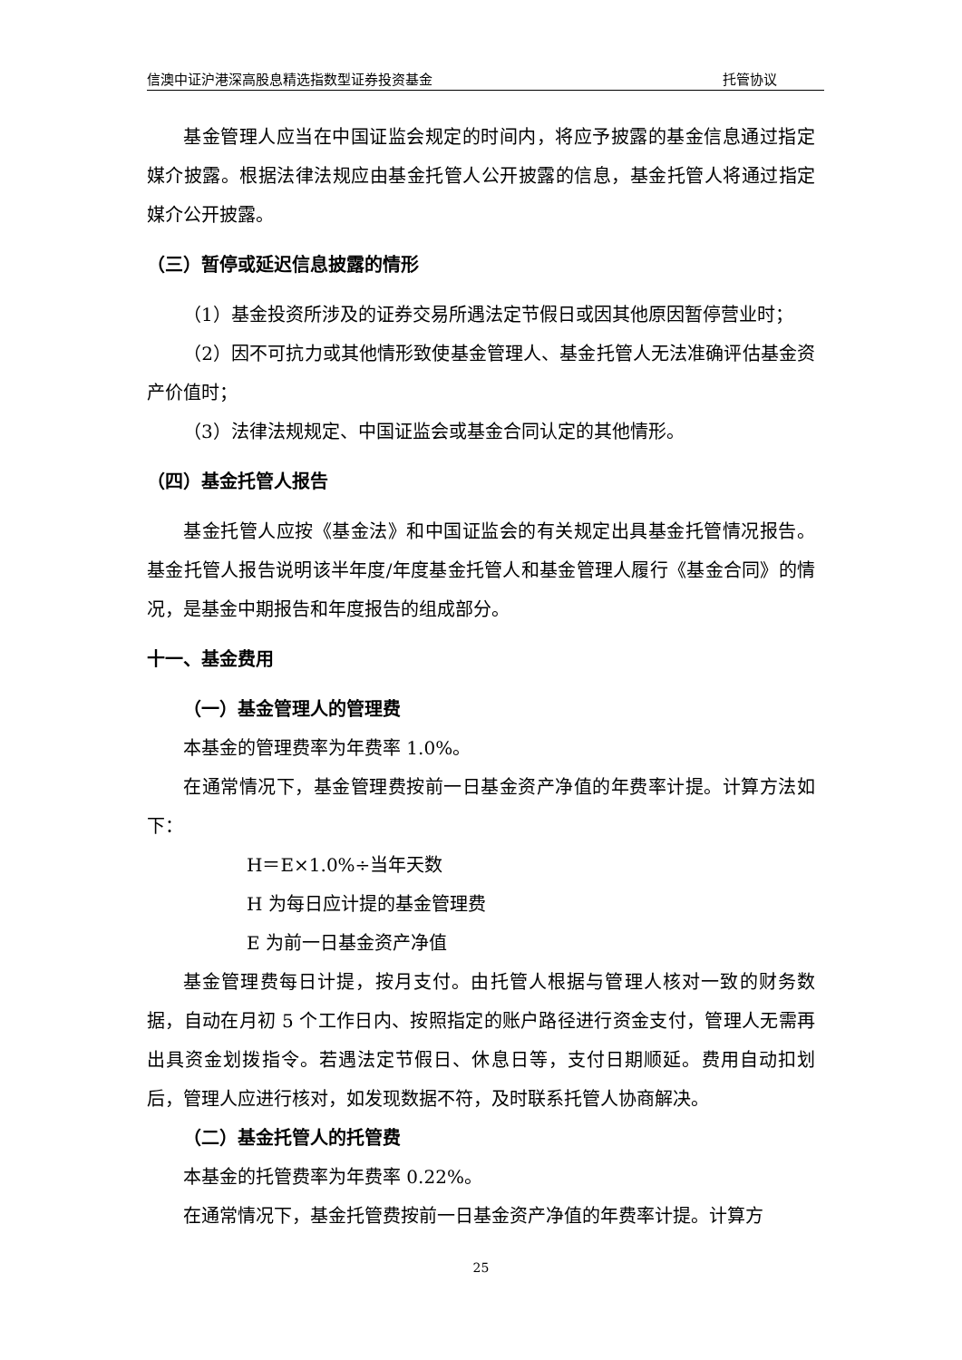信澳中证沪港深高股息精选指数型证券投资基金 托管协议
基金管理人应当在中国证监会规定的时间内，将应予披露的基金信息通过指定媒介披露。根据法律法规应由基金托管人公开披露的信息，基金托管人将通过指定媒介公开披露。
（三）暂停或延迟信息披露的情形
（1）基金投资所涉及的证券交易所遇法定节假日或因其他原因暂停营业时；
（2）因不可抗力或其他情形致使基金管理人、基金托管人无法准确评估基金资产价值时；
（3）法律法规规定、中国证监会或基金合同认定的其他情形。
（四）基金托管人报告
基金托管人应按《基金法》和中国证监会的有关规定出具基金托管情况报告。基金托管人报告说明该半年度/年度基金托管人和基金管理人履行《基金合同》的情况，是基金中期报告和年度报告的组成部分。
十一、基金费用
（一）基金管理人的管理费
本基金的管理费率为年费率 1.0%。
在通常情况下，基金管理费按前一日基金资产净值的年费率计提。计算方法如下：
H＝E×1.0%÷当年天数
H 为每日应计提的基金管理费
E 为前一日基金资产净值
基金管理费每日计提，按月支付。由托管人根据与管理人核对一致的财务数据，自动在月初 5 个工作日内、按照指定的账户路径进行资金支付，管理人无需再出具资金划拨指令。若遇法定节假日、休息日等，支付日期顺延。费用自动扣划后，管理人应进行核对，如发现数据不符，及时联系托管人协商解决。
（二）基金托管人的托管费
本基金的托管费率为年费率 0.22%。
在通常情况下，基金托管费按前一日基金资产净值的年费率计提。计算方
25